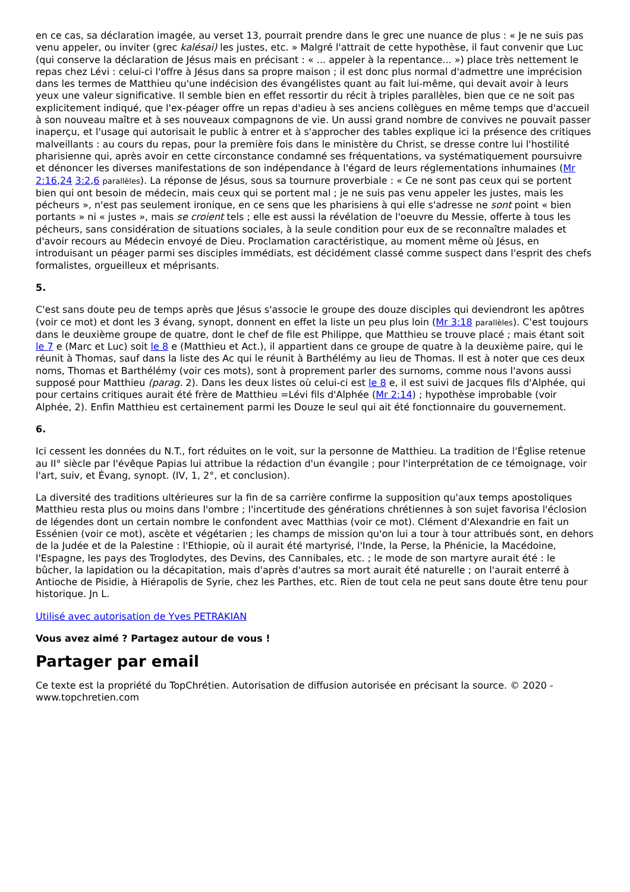en ce cas, sa déclaration imagée, au verset 13, pourrait prendre dans le grec une nuance de plus : « Je ne suis pas venu appeler, ou inviter (grec kalésai) les justes, etc. » Malgré l'attrait de cette hypothèse, il faut convenir que Luc (qui conserve la déclaration de Jésus mais en précisant : « ... appeler à la repentance... ») place très nettement le repas chez Lévi : celui-ci l'offre à Jésus dans sa propre maison ; il est donc plus normal d'admettre une imprécision dans les termes de Matthieu qu'une indécision des évangélistes quant au fait lui-même, qui devait avoir à leurs yeux une valeur significative. Il semble bien en effet ressortir du récit à triples parallèles, bien que ce ne soit pas explicitement indiqué, que l'ex-péager offre un repas d'adieu à ses anciens collègues en même temps que d'accueil à son nouveau maître et à ses nouveaux compagnons de vie. Un aussi grand nombre de convives ne pouvait passer inaperçu, et l'usage qui autorisait le public à entrer et à s'approcher des tables explique ici la présence des critiques malveillants : au cours du repas, pour la première fois dans le ministère du Christ, se dresse contre lui l'hostilité pharisienne qui, après avoir en cette circonstance condamné ses fréquentations, va systématiquement poursuivre et dénoncer les diverses manifestations de son indépendance à l'égard de leurs réglementations inhumaines (Mr 2:16,24 3:2,6 parallèles). La réponse de Jésus, sous sa tournure proverbiale : « Ce ne sont pas ceux qui se portent bien qui ont besoin de médecin, mais ceux qui se portent mal ; je ne suis pas venu appeler les justes, mais les pécheurs », n'est pas seulement ironique, en ce sens que les pharisiens à qui elle s'adresse ne sont point « bien portants » ni « justes », mais se croient tels ; elle est aussi la révélation de l'oeuvre du Messie, offerte à tous les pécheurs, sans considération de situations sociales, à la seule condition pour eux de se reconnaître malades et d'avoir recours au Médecin envoyé de Dieu. Proclamation caractéristique, au moment même où Jésus, en introduisant un péager parmi ses disciples immédiats, est décidément classé comme suspect dans l'esprit des chefs formalistes, orgueilleux et méprisants.
5.
C'est sans doute peu de temps après que Jésus s'associe le groupe des douze disciples qui deviendront les apôtres (voir ce mot) et dont les 3 évang, synopt, donnent en effet la liste un peu plus loin (Mr 3:18 parallèles). C'est toujours dans le deuxième groupe de quatre, dont le chef de file est Philippe, que Matthieu se trouve placé ; mais étant soit le 7 e (Marc et Luc) soit le 8 e (Matthieu et Act.), il appartient dans ce groupe de quatre à la deuxième paire, qui le réunit à Thomas, sauf dans la liste des Ac qui le réunit à Barthélémy au lieu de Thomas. Il est à noter que ces deux noms, Thomas et Barthélémy (voir ces mots), sont à proprement parler des surnoms, comme nous l'avons aussi supposé pour Matthieu (parag. 2). Dans les deux listes où celui-ci est le 8 e, il est suivi de Jacques fils d'Alphée, qui pour certains critiques aurait été frère de Matthieu =Lévi fils d'Alphée (Mr 2:14) ; hypothèse improbable (voir Alphée, 2). Enfin Matthieu est certainement parmi les Douze le seul qui ait été fonctionnaire du gouvernement.
6.
Ici cessent les données du N.T., fort réduites on le voit, sur la personne de Matthieu. La tradition de l'Église retenue au II° siècle par l'évêque Papias lui attribue la rédaction d'un évangile ; pour l'interprétation de ce témoignage, voir l'art, suiv, et Évang, synopt. (IV, 1, 2°, et conclusion).
La diversité des traditions ultérieures sur la fin de sa carrière confirme la supposition qu'aux temps apostoliques Matthieu resta plus ou moins dans l'ombre ; l'incertitude des générations chrétiennes à son sujet favorisa l'éclosion de légendes dont un certain nombre le confondent avec Matthias (voir ce mot). Clément d'Alexandrie en fait un Essénien (voir ce mot), ascète et végétarien ; les champs de mission qu'on lui a tour à tour attribués sont, en dehors de la Judée et de la Palestine : l'Ethiopie, où il aurait été martyrisé, l'Inde, la Perse, la Phénicie, la Macédoine, l'Espagne, les pays des Troglodytes, des Devins, des Cannibales, etc. ; le mode de son martyre aurait été : le bûcher, la lapidation ou la décapitation, mais d'après d'autres sa mort aurait été naturelle ; on l'aurait enterré à Antioche de Pisidie, à Hiérapolis de Syrie, chez les Parthes, etc. Rien de tout cela ne peut sans doute être tenu pour historique. Jn L.
Utilisé avec autorisation de Yves PETRAKIAN
Vous avez aimé ? Partagez autour de vous !
Partager par email
Ce texte est la propriété du TopChrétien. Autorisation de diffusion autorisée en précisant la source. © 2020 - www.topchretien.com